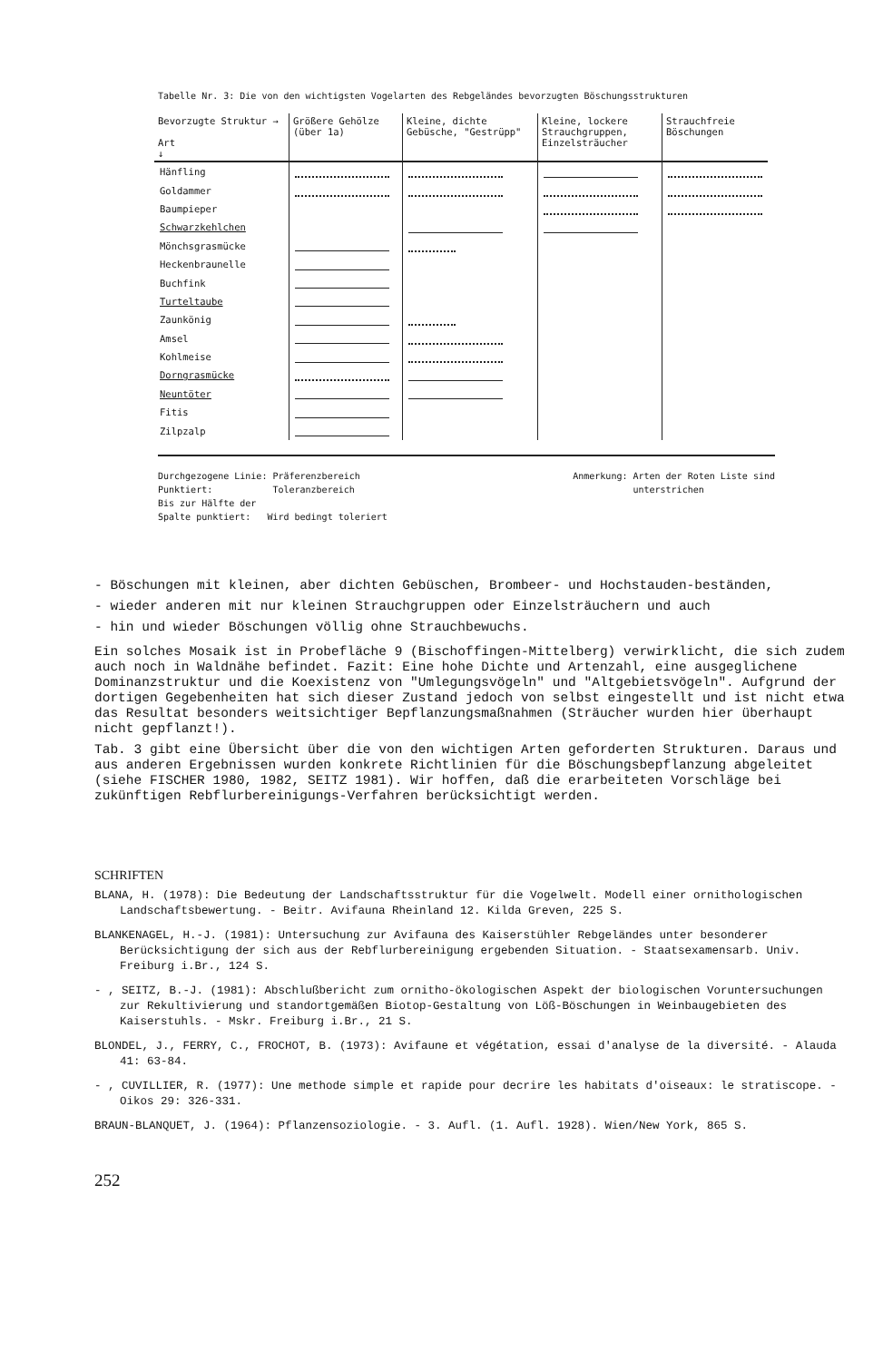Tabelle Nr. 3: Die von den wichtigsten Vogelarten des Rebgeländes bevorzugten Böschungsstrukturen
| Bevorzugte Struktur → Art ↓ | Größere Gehölze (über 1a) | Kleine, dichte Gebüsche, "Gestrüpp" | Kleine, lockere Strauchgruppen, Einzelsträucher | Strauchfreie Böschungen |
| --- | --- | --- | --- | --- |
| Hänfling | | | | |
| Goldammer | | | | |
| Baumpieper | | | | |
| Schwarzkehlchen | | | | |
| Mönchsgrasmücke | | | | |
| Heckenbraunelle | | | | |
| Buchfink | | | | |
| Turteltaube | | | | |
| Zaunkönig | | | | |
| Amsel | | | | |
| Kohlmeise | | | | |
| Dorngrasmücke | | | | |
| Neuntöter | | | | |
| Fitis | | | | |
| Zilpzalp | | | | |
Durchgezogene Linie: Präferenzbereich
Punktiert: Toleranzbereich
Bis zur Hälfte der
Spalte punktiert: Wird bedingt toleriert
Anmerkung: Arten der Roten Liste sind
unterstrichen
- Böschungen mit kleinen, aber dichten Gebüschen, Brombeer- und Hochstauden-beständen,
- wieder anderen mit nur kleinen Strauchgruppen oder Einzelsträuchern und auch
- hin und wieder Böschungen völlig ohne Strauchbewuchs.
Ein solches Mosaik ist in Probefläche 9 (Bischoffingen-Mittelberg) verwirklicht, die sich zudem auch noch in Waldnähe befindet. Fazit: Eine hohe Dichte und Artenzahl, eine ausgeglichene Dominanzstruktur und die Koexistenz von "Umlegungsvögeln" und "Altgebietsvögeln". Aufgrund der dortigen Gegebenheiten hat sich dieser Zustand jedoch von selbst eingestellt und ist nicht etwa das Resultat besonders weitsichtiger Bepflanzungsmaßnahmen (Sträucher wurden hier überhaupt nicht gepflanzt!).
Tab. 3 gibt eine Übersicht über die von den wichtigen Arten geforderten Strukturen. Daraus und aus anderen Ergebnissen wurden konkrete Richtlinien für die Böschungsbepflanzung abgeleitet (siehe FISCHER 1980, 1982, SEITZ 1981). Wir hoffen, daß die erarbeiteten Vorschläge bei zukünftigen Rebflurbereinigungs-Verfahren berücksichtigt werden.
SCHRIFTEN
BLANA, H. (1978): Die Bedeutung der Landschaftsstruktur für die Vogelwelt. Modell einer ornithologischen Landschaftsbewertung. - Beitr. Avifauna Rheinland 12. Kilda Greven, 225 S.
BLANKENAGEL, H.-J. (1981): Untersuchung zur Avifauna des Kaiserstühler Rebgeländes unter besonderer Berücksichtigung der sich aus der Rebflurbereinigung ergebenden Situation. - Staatsexamensarb. Univ. Freiburg i.Br., 124 S.
- , SEITZ, B.-J. (1981): Abschlußbericht zum ornitho-ökologischen Aspekt der biologischen Voruntersuchungen zur Rekultivierung und standortgemäßen Biotop-Gestaltung von Löß-Böschungen in Weinbaugebieten des Kaiserstuhls. - Mskr. Freiburg i.Br., 21 S.
BLONDEL, J., FERRY, C., FROCHOT, B. (1973): Avifaune et végétation, essai d'analyse de la diversité. - Alauda 41: 63-84.
- , CUVILLIER, R. (1977): Une methode simple et rapide pour decrire les habitats d'oiseaux: le stratiscope. - Oikos 29: 326-331.
BRAUN-BLANQUET, J. (1964): Pflanzensoziologie. - 3. Aufl. (1. Aufl. 1928). Wien/New York, 865 S.
252